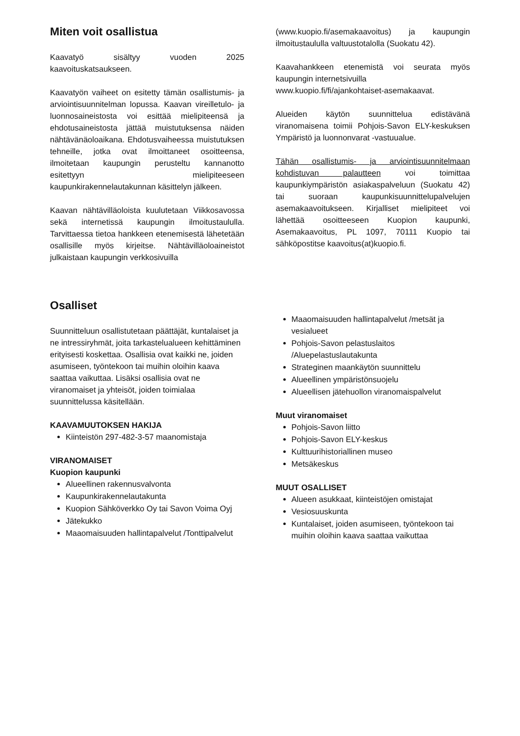Miten voit osallistua
Kaavatyö sisältyy vuoden 2025 kaavoituskatsaukseen.
Kaavatyön vaiheet on esitetty tämän osallistumis- ja arviointisuunnitelman lopussa. Kaavan vireilletulo- ja luonnosaineistosta voi esittää mielipiteensä ja ehdotusaineistosta jättää muistutuksensa näiden nähtävänäoloaikana. Ehdotusvaiheessa muistutuksen tehneille, jotka ovat ilmoittaneet osoitteensa, ilmoitetaan kaupungin perusteltu kannanotto esitettyyn mielipiteeseen kaupunkirakennelautakunnan käsittelyn jälkeen.
Kaavan nähtävilläoloista kuulutetaan Viikkosavossa sekä internetissä kaupungin ilmoitustaululla. Tarvittaessa tietoa hankkeen etenemisestä lähetetään osallisille myös kirjeitse. Nähtävilläoloaineistot julkaistaan kaupungin verkkosivuilla
(www.kuopio.fi/asemakaavoitus) ja kaupungin ilmoitustaululla valtuustotalolla (Suokatu 42).
Kaavahankkeen etenemistä voi seurata myös kaupungin internetsivuilla
www.kuopio.fi/fi/ajankohtaiset-asemakaavat.
Alueiden käytön suunnittelua edistävänä viranomaisena toimii Pohjois-Savon ELY-keskuksen Ympäristö ja luonnonvarat -vastuualue.
Tähän osallistumis- ja arviointisuunnitelmaan kohdistuvan palautteen voi toimittaa kaupunkiympäristön asiakaspalveluun (Suokatu 42) tai suoraan kaupunkisuunnittelupalvelujen asemakaavoitukseen. Kirjalliset mielipiteet voi lähettää osoitteeseen Kuopion kaupunki, Asemakaavoitus, PL 1097, 70111 Kuopio tai sähköpostitse kaavoitus(at)kuopio.fi.
Osalliset
Suunnitteluun osallistutetaan päättäjät, kuntalaiset ja ne intressiryhmät, joita tarkastelualueen kehittäminen erityisesti koskettaa. Osallisia ovat kaikki ne, joiden asumiseen, työntekoon tai muihin oloihin kaava saattaa vaikuttaa. Lisäksi osallisia ovat ne viranomaiset ja yhteisöt, joiden toimialaa suunnittelussa käsitellään.
KAAVAMUUTOKSEN HAKIJA
Kiinteistön 297-482-3-57 maanomistaja
VIRANOMAISET
Kuopion kaupunki
Alueellinen rakennusvalvonta
Kaupunkirakennelautakunta
Kuopion Sähköverkko Oy tai Savon Voima Oyj
Jätekukko
Maaomaisuuden hallintapalvelut /Tonttipalvelut
Maaomaisuuden hallintapalvelut /metsät ja vesialueet
Pohjois-Savon pelastuslaitos /Aluepelastuslautakunta
Strateginen maankäytön suunnittelu
Alueellinen ympäristönsuojelu
Alueellisen jätehuollon viranomaispalvelut
Muut viranomaiset
Pohjois-Savon liitto
Pohjois-Savon ELY-keskus
Kulttuurihistoriallinen museo
Metsäkeskus
MUUT OSALLISET
Alueen asukkaat, kiinteistöjen omistajat
Vesiosuuskunta
Kuntalaiset, joiden asumiseen, työntekoon tai muihin oloihin kaava saattaa vaikuttaa